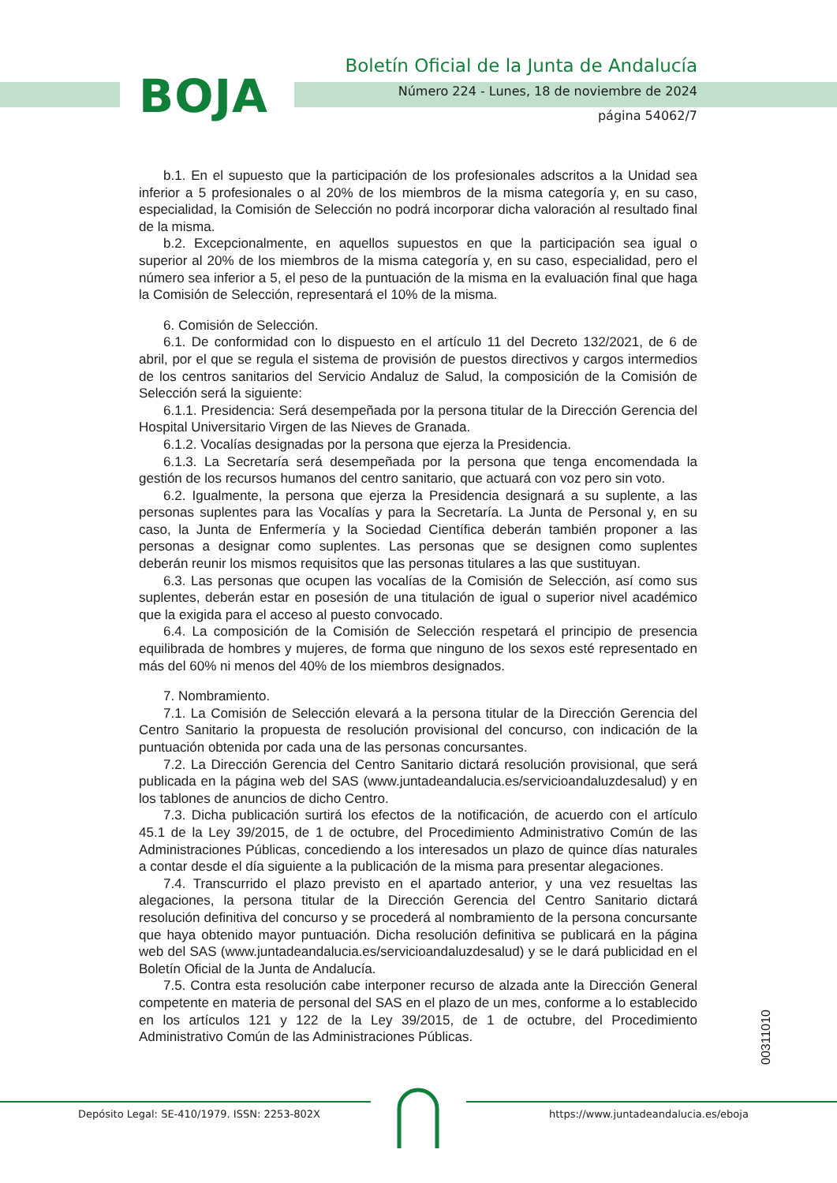BOJA
Boletín Oficial de la Junta de Andalucía
Número 224 - Lunes, 18 de noviembre de 2024
página 54062/7
b.1. En el supuesto que la participación de los profesionales adscritos a la Unidad sea inferior a 5 profesionales o al 20% de los miembros de la misma categoría y, en su caso, especialidad, la Comisión de Selección no podrá incorporar dicha valoración al resultado final de la misma.
b.2. Excepcionalmente, en aquellos supuestos en que la participación sea igual o superior al 20% de los miembros de la misma categoría y, en su caso, especialidad, pero el número sea inferior a 5, el peso de la puntuación de la misma en la evaluación final que haga la Comisión de Selección, representará el 10% de la misma.
6. Comisión de Selección.
6.1. De conformidad con lo dispuesto en el artículo 11 del Decreto 132/2021, de 6 de abril, por el que se regula el sistema de provisión de puestos directivos y cargos intermedios de los centros sanitarios del Servicio Andaluz de Salud, la composición de la Comisión de Selección será la siguiente:
6.1.1. Presidencia: Será desempeñada por la persona titular de la Dirección Gerencia del Hospital Universitario Virgen de las Nieves de Granada.
6.1.2. Vocalías designadas por la persona que ejerza la Presidencia.
6.1.3. La Secretaría será desempeñada por la persona que tenga encomendada la gestión de los recursos humanos del centro sanitario, que actuará con voz pero sin voto.
6.2. Igualmente, la persona que ejerza la Presidencia designará a su suplente, a las personas suplentes para las Vocalías y para la Secretaría. La Junta de Personal y, en su caso, la Junta de Enfermería y la Sociedad Científica deberán también proponer a las personas a designar como suplentes. Las personas que se designen como suplentes deberán reunir los mismos requisitos que las personas titulares a las que sustituyan.
6.3. Las personas que ocupen las vocalías de la Comisión de Selección, así como sus suplentes, deberán estar en posesión de una titulación de igual o superior nivel académico que la exigida para el acceso al puesto convocado.
6.4. La composición de la Comisión de Selección respetará el principio de presencia equilibrada de hombres y mujeres, de forma que ninguno de los sexos esté representado en más del 60% ni menos del 40% de los miembros designados.
7. Nombramiento.
7.1. La Comisión de Selección elevará a la persona titular de la Dirección Gerencia del Centro Sanitario la propuesta de resolución provisional del concurso, con indicación de la puntuación obtenida por cada una de las personas concursantes.
7.2. La Dirección Gerencia del Centro Sanitario dictará resolución provisional, que será publicada en la página web del SAS (www.juntadeandalucia.es/servicioandaluzdesalud) y en los tablones de anuncios de dicho Centro.
7.3. Dicha publicación surtirá los efectos de la notificación, de acuerdo con el artículo 45.1 de la Ley 39/2015, de 1 de octubre, del Procedimiento Administrativo Común de las Administraciones Públicas, concediendo a los interesados un plazo de quince días naturales a contar desde el día siguiente a la publicación de la misma para presentar alegaciones.
7.4. Transcurrido el plazo previsto en el apartado anterior, y una vez resueltas las alegaciones, la persona titular de la Dirección Gerencia del Centro Sanitario dictará resolución definitiva del concurso y se procederá al nombramiento de la persona concursante que haya obtenido mayor puntuación. Dicha resolución definitiva se publicará en la página web del SAS (www.juntadeandalucia.es/servicioandaluzdesalud) y se le dará publicidad en el Boletín Oficial de la Junta de Andalucía.
7.5. Contra esta resolución cabe interponer recurso de alzada ante la Dirección General competente en materia de personal del SAS en el plazo de un mes, conforme a lo establecido en los artículos 121 y 122 de la Ley 39/2015, de 1 de octubre, del Procedimiento Administrativo Común de las Administraciones Públicas.
00311010
Depósito Legal: SE-410/1979. ISSN: 2253-802X
https://www.juntadeandalucia.es/eboja